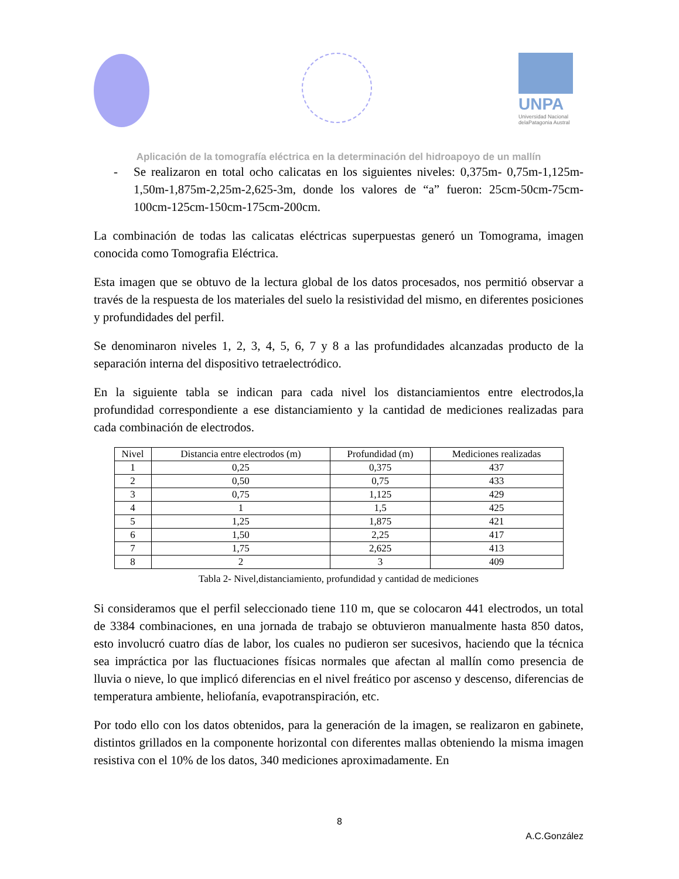UNPA
Universidad Nacional
delaPatagonia Austral
Aplicación de la tomografía eléctrica en la determinación del hidroapoyo de un mallín
- Se realizaron en total ocho calicatas en los siguientes niveles: 0,375m- 0,75m-1,125m-1,50m-1,875m-2,25m-2,625-3m, donde los valores de “a” fueron: 25cm-50cm-75cm-100cm-125cm-150cm-175cm-200cm.
La combinación de todas las calicatas eléctricas superpuestas generó un Tomograma, imagen conocida como Tomografia Eléctrica.
Esta imagen que se obtuvo de la lectura global de los datos procesados, nos permitió observar a través de la respuesta de los materiales del suelo la resistividad del mismo, en diferentes posiciones y profundidades del perfil.
Se denominaron niveles 1, 2, 3, 4, 5, 6, 7 y 8 a las profundidades alcanzadas producto de la separación interna del dispositivo tetraelectródico.
En la siguiente tabla se indican para cada nivel los distanciamientos entre electrodos,la profundidad correspondiente a ese distanciamiento y la cantidad de mediciones realizadas para cada combinación de electrodos.
| Nivel | Distancia entre electrodos (m) | Profundidad (m) | Mediciones realizadas |
| --- | --- | --- | --- |
| 1 | 0,25 | 0,375 | 437 |
| 2 | 0,50 | 0,75 | 433 |
| 3 | 0,75 | 1,125 | 429 |
| 4 | 1 | 1,5 | 425 |
| 5 | 1,25 | 1,875 | 421 |
| 6 | 1,50 | 2,25 | 417 |
| 7 | 1,75 | 2,625 | 413 |
| 8 | 2 | 3 | 409 |
Tabla 2- Nivel,distanciamiento, profundidad y cantidad de mediciones
Si consideramos que el perfil seleccionado tiene 110 m, que se colocaron 441 electrodos, un total de 3384 combinaciones, en una jornada de trabajo se obtuvieron manualmente hasta 850 datos, esto involucró cuatro días de labor, los cuales no pudieron ser sucesivos, haciendo que la técnica sea impráctica por las fluctuaciones físicas normales que afectan al mallín como presencia de lluvia o nieve, lo que implicó diferencias en el nivel freático por ascenso y descenso, diferencias de temperatura ambiente, heliofanía, evapotranspiración, etc.
Por todo ello con los datos obtenidos, para la generación de la imagen, se realizaron en gabinete, distintos grillados en la componente horizontal con diferentes mallas obteniendo la misma imagen resistiva con el 10% de los datos, 340 mediciones aproximadamente. En
8
A.C.González